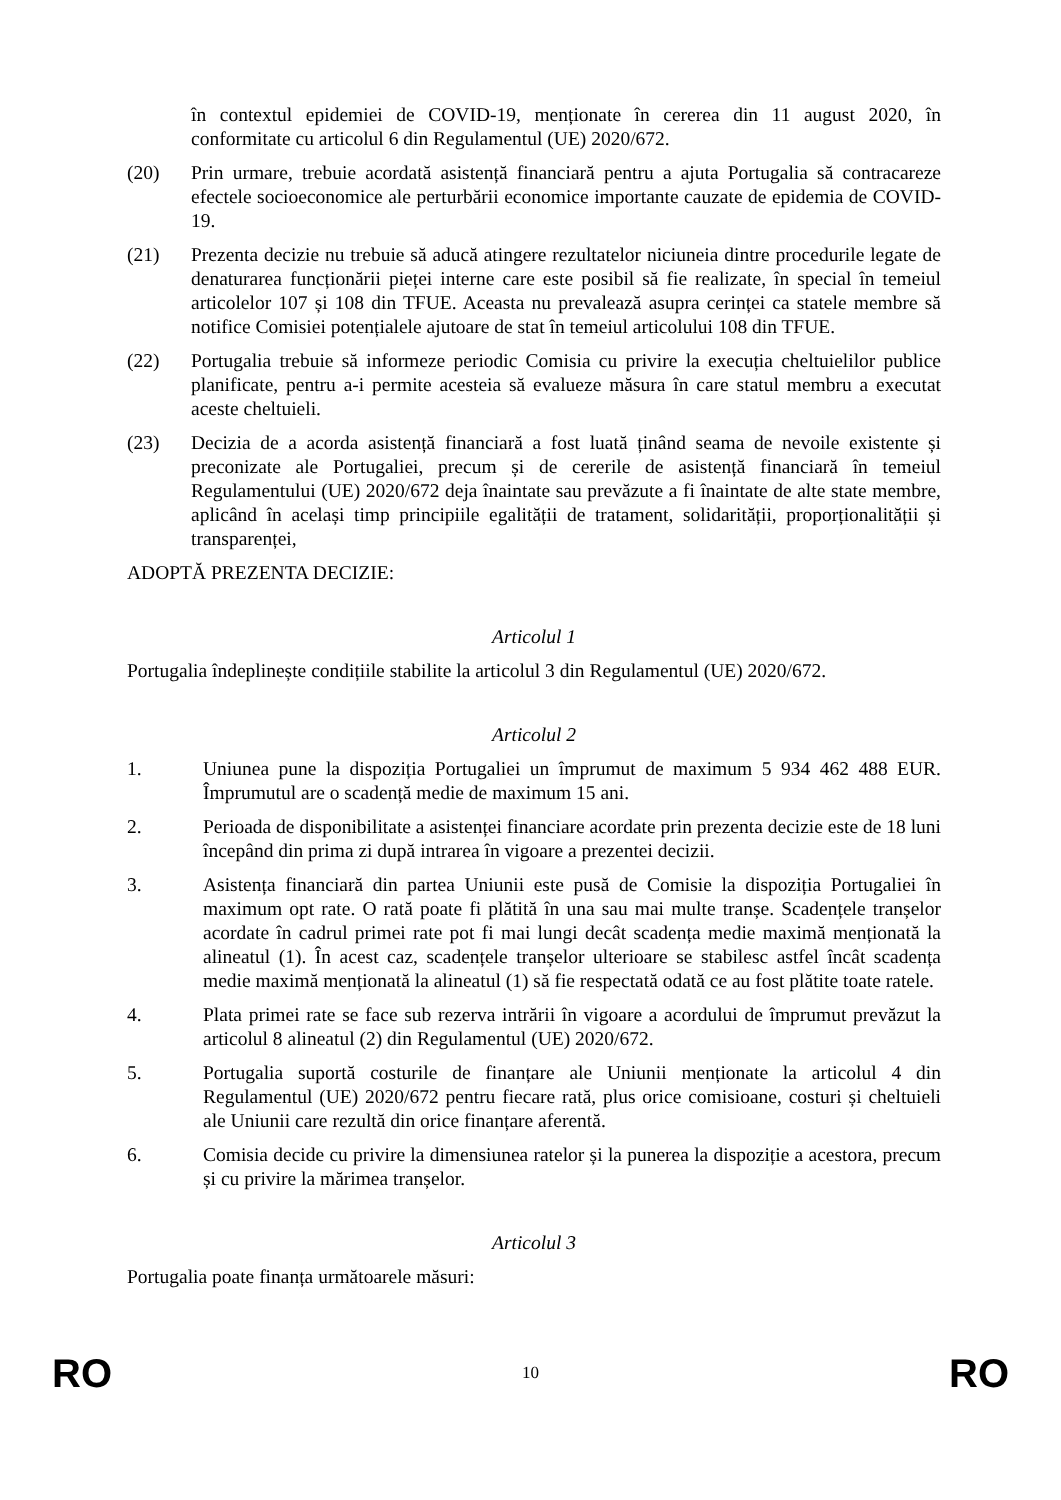în contextul epidemiei de COVID-19, menționate în cererea din 11 august 2020, în conformitate cu articolul 6 din Regulamentul (UE) 2020/672.
(20) Prin urmare, trebuie acordată asistență financiară pentru a ajuta Portugalia să contracareze efectele socioeconomice ale perturbării economice importante cauzate de epidemia de COVID-19.
(21) Prezenta decizie nu trebuie să aducă atingere rezultatelor niciuneia dintre procedurile legate de denaturarea funcționării pieței interne care este posibil să fie realizate, în special în temeiul articolelor 107 și 108 din TFUE. Aceasta nu prevalează asupra cerinței ca statele membre să notifice Comisiei potențialele ajutoare de stat în temeiul articolului 108 din TFUE.
(22) Portugalia trebuie să informeze periodic Comisia cu privire la execuția cheltuielilor publice planificate, pentru a-i permite acesteia să evalueze măsura în care statul membru a executat aceste cheltuieli.
(23) Decizia de a acorda asistență financiară a fost luată ținând seama de nevoile existente și preconizate ale Portugaliei, precum și de cererile de asistență financiară în temeiul Regulamentului (UE) 2020/672 deja înaintate sau prevăzute a fi înaintate de alte state membre, aplicând în același timp principiile egalității de tratament, solidarității, proporționalității și transparenței,
ADOPTĂ PREZENTA DECIZIE:
Articolul 1
Portugalia îndeplinește condițiile stabilite la articolul 3 din Regulamentul (UE) 2020/672.
Articolul 2
1. Uniunea pune la dispoziția Portugaliei un împrumut de maximum 5 934 462 488 EUR. Împrumutul are o scadență medie de maximum 15 ani.
2. Perioada de disponibilitate a asistenței financiare acordate prin prezenta decizie este de 18 luni începând din prima zi după intrarea în vigoare a prezentei decizii.
3. Asistența financiară din partea Uniunii este pusă de Comisie la dispoziția Portugaliei în maximum opt rate. O rată poate fi plătită în una sau mai multe tranșe. Scadențele tranșelor acordate în cadrul primei rate pot fi mai lungi decât scadența medie maximă menționată la alineatul (1). În acest caz, scadențele tranșelor ulterioare se stabilesc astfel încât scadența medie maximă menționată la alineatul (1) să fie respectată odată ce au fost plătite toate ratele.
4. Plata primei rate se face sub rezerva intrării în vigoare a acordului de împrumut prevăzut la articolul 8 alineatul (2) din Regulamentul (UE) 2020/672.
5. Portugalia suportă costurile de finanțare ale Uniunii menționate la articolul 4 din Regulamentul (UE) 2020/672 pentru fiecare rată, plus orice comisioane, costuri și cheltuieli ale Uniunii care rezultă din orice finanțare aferentă.
6. Comisia decide cu privire la dimensiunea ratelor și la punerea la dispoziție a acestora, precum și cu privire la mărimea tranșelor.
Articolul 3
Portugalia poate finanța următoarele măsuri:
RO 10 RO